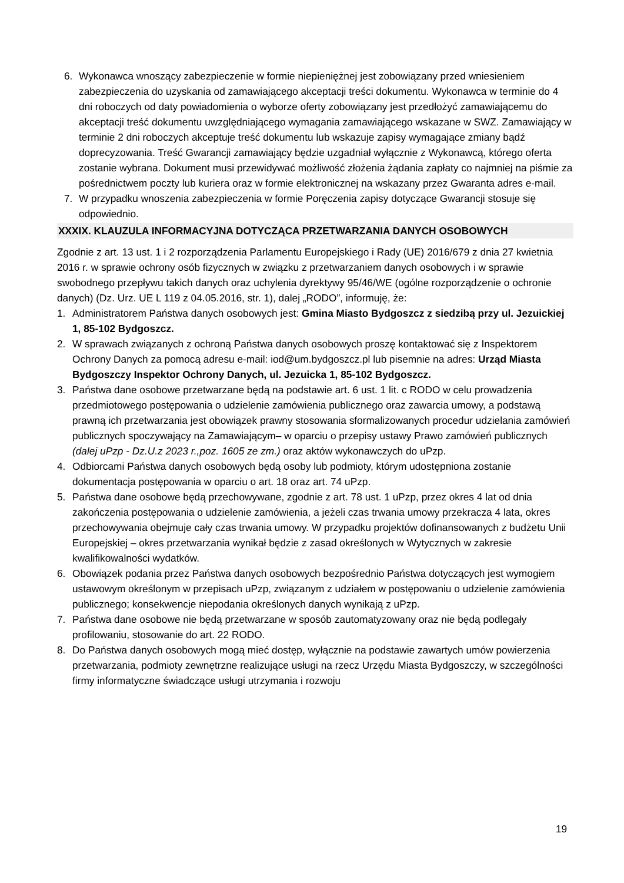6. Wykonawca wnoszący zabezpieczenie w formie niepieniężnej jest zobowiązany przed wniesieniem zabezpieczenia do uzyskania od zamawiającego akceptacji treści dokumentu. Wykonawca w terminie do 4 dni roboczych od daty powiadomienia o wyborze oferty zobowiązany jest przedłożyć zamawiającemu do akceptacji treść dokumentu uwzględniającego wymagania zamawiającego wskazane w SWZ. Zamawiający w terminie 2 dni roboczych akceptuje treść dokumentu lub wskazuje zapisy wymagające zmiany bądź doprecyzowania. Treść Gwarancji zamawiający będzie uzgadniał wyłącznie z Wykonawcą, którego oferta zostanie wybrana. Dokument musi przewidywać możliwość złożenia żądania zapłaty co najmniej na piśmie za pośrednictwem poczty lub kuriera oraz w formie elektronicznej na wskazany przez Gwaranta adres e-mail.
7. W przypadku wnoszenia zabezpieczenia w formie Poręczenia zapisy dotyczące Gwarancji stosuje się odpowiednio.
XXXIX. KLAUZULA INFORMACYJNA DOTYCZĄCA PRZETWARZANIA DANYCH OSOBOWYCH
Zgodnie z art. 13 ust. 1 i 2 rozporządzenia Parlamentu Europejskiego i Rady (UE) 2016/679 z dnia 27 kwietnia 2016 r. w sprawie ochrony osób fizycznych w związku z przetwarzaniem danych osobowych i w sprawie swobodnego przepływu takich danych oraz uchylenia dyrektywy 95/46/WE (ogólne rozporządzenie o ochronie danych) (Dz. Urz. UE L 119 z 04.05.2016, str. 1), dalej „RODO”, informuję, że:
1. Administratorem Państwa danych osobowych jest: Gmina Miasto Bydgoszcz z siedzibą przy ul. Jezuickiej 1, 85-102 Bydgoszcz.
2. W sprawach związanych z ochroną Państwa danych osobowych proszę kontaktować się z Inspektorem Ochrony Danych za pomocą adresu e-mail: iod@um.bydgoszcz.pl lub pisemnie na adres: Urząd Miasta Bydgoszczy Inspektor Ochrony Danych, ul. Jezuicka 1, 85-102 Bydgoszcz.
3. Państwa dane osobowe przetwarzane będą na podstawie art. 6 ust. 1 lit. c RODO w celu prowadzenia przedmiotowego postępowania o udzielenie zamówienia publicznego oraz zawarcia umowy, a podstawą prawną ich przetwarzania jest obowiązek prawny stosowania sformalizowanych procedur udzielania zamówień publicznych spoczywający na Zamawiającym– w oparciu o przepisy ustawy Prawo zamówień publicznych (dalej uPzp - Dz.U.z 2023 r.,poz. 1605 ze zm.) oraz aktów wykonawczych do uPzp.
4. Odbiorcami Państwa danych osobowych będą osoby lub podmioty, którym udostępniona zostanie dokumentacja postępowania w oparciu o art. 18 oraz art. 74 uPzp.
5. Państwa dane osobowe będą przechowywane, zgodnie z art. 78 ust. 1 uPzp, przez okres 4 lat od dnia zakończenia postępowania o udzielenie zamówienia, a jeżeli czas trwania umowy przekracza 4 lata, okres przechowywania obejmuje cały czas trwania umowy. W przypadku projektów dofinansowanych z budżetu Unii Europejskiej – okres przetwarzania wynikał będzie z zasad określonych w Wytycznych w zakresie kwalifikowalności wydatków.
6. Obowiązek podania przez Państwa danych osobowych bezpośrednio Państwa dotyczących jest wymogiem ustawowym określonym w przepisach uPzp, związanym z udziałem w postępowaniu o udzielenie zamówienia publicznego; konsekwencje niepodania określonych danych wynikają z uPzp.
7. Państwa dane osobowe nie będą przetwarzane w sposób zautomatyzowany oraz nie będą podlegały profilowaniu, stosowanie do art. 22 RODO.
8. Do Państwa danych osobowych mogą mieć dostęp, wyłącznie na podstawie zawartych umów powierzenia przetwarzania, podmioty zewnętrzne realizujące usługi na rzecz Urzędu Miasta Bydgoszczy, w szczególności firmy informatyczne świadczące usługi utrzymania i rozwoju
19